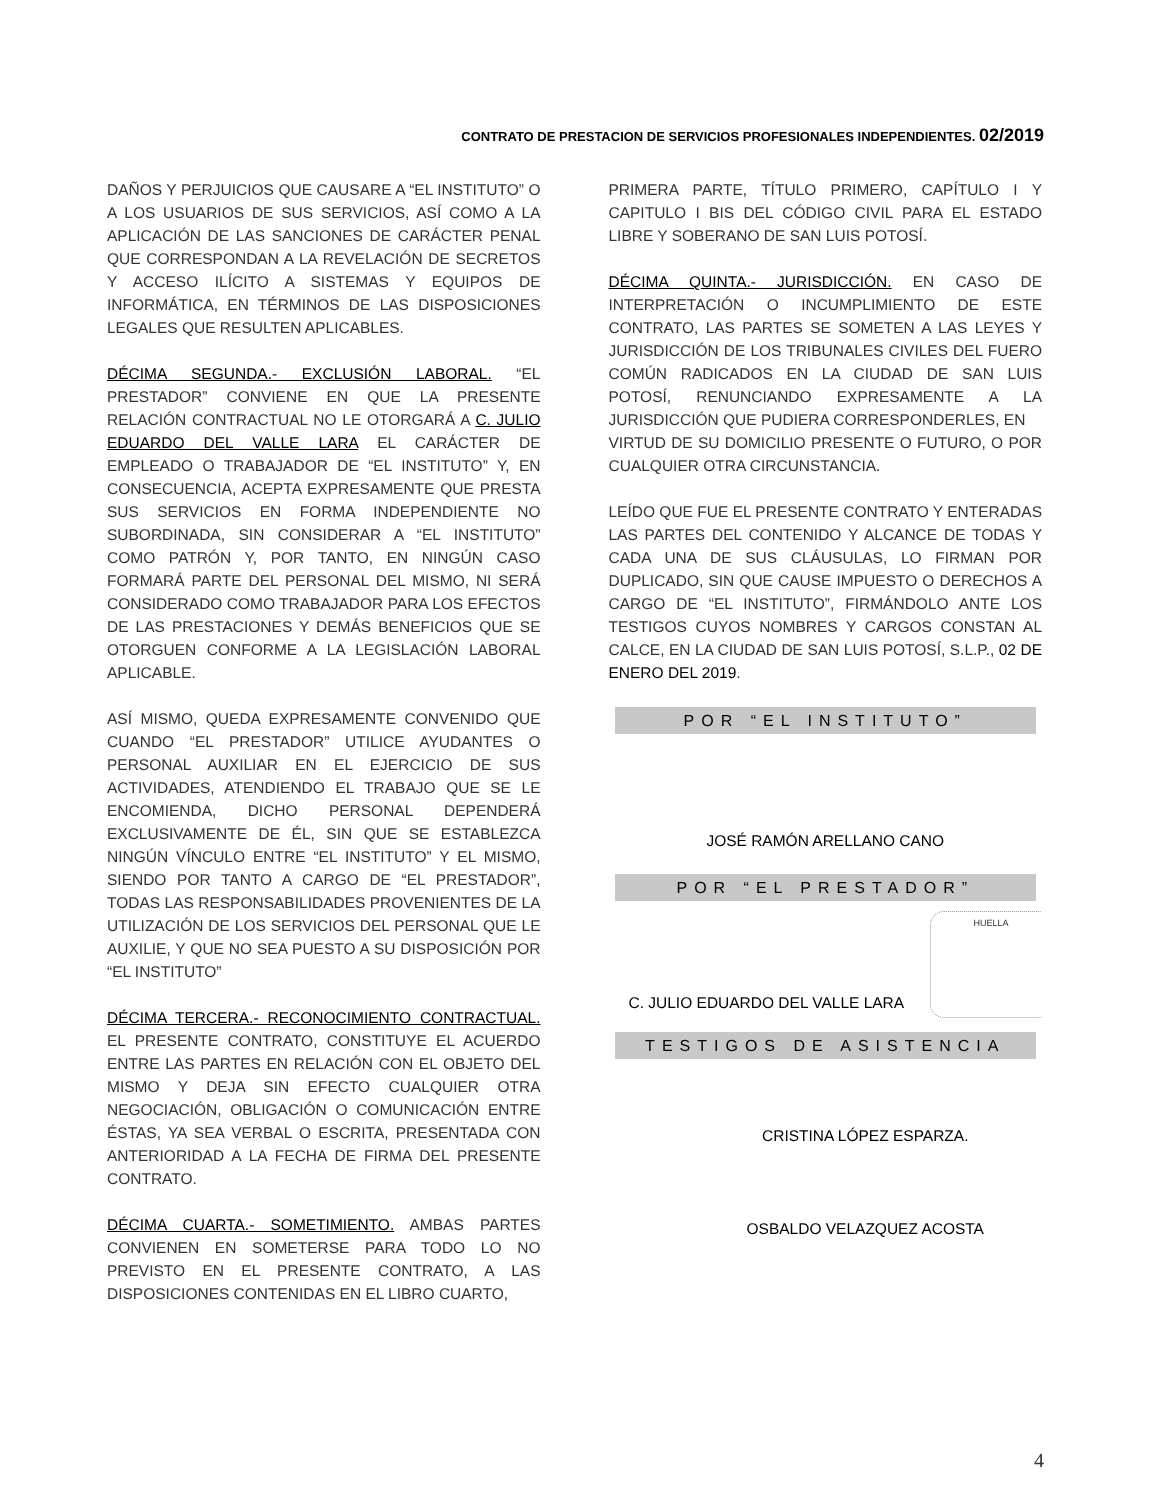CONTRATO DE PRESTACION DE SERVICIOS PROFESIONALES INDEPENDIENTES. 02/2019
DAÑOS Y PERJUICIOS QUE CAUSARE A “EL INSTITUTO” O A LOS USUARIOS DE SUS SERVICIOS, ASÍ COMO A LA APLICACIÓN DE LAS SANCIONES DE CARÁCTER PENAL QUE CORRESPONDAN A LA REVELACIÓN DE SECRETOS Y ACCESO ILÍCITO A SISTEMAS Y EQUIPOS DE INFORMÁTICA, EN TÉRMINOS DE LAS DISPOSICIONES LEGALES QUE RESULTEN APLICABLES.
DÉCIMA SEGUNDA.- EXCLUSIÓN LABORAL. “EL PRESTADOR” CONVIENE EN QUE LA PRESENTE RELACIÓN CONTRACTUAL NO LE OTORGARÁ A C. JULIO EDUARDO DEL VALLE LARA EL CARÁCTER DE EMPLEADO O TRABAJADOR DE “EL INSTITUTO” Y, EN CONSECUENCIA, ACEPTA EXPRESAMENTE QUE PRESTA SUS SERVICIOS EN FORMA INDEPENDIENTE NO SUBORDINADA, SIN CONSIDERAR A “EL INSTITUTO” COMO PATRÓN Y, POR TANTO, EN NINGÚN CASO FORMARÁ PARTE DEL PERSONAL DEL MISMO, NI SERÁ CONSIDERADO COMO TRABAJADOR PARA LOS EFECTOS DE LAS PRESTACIONES Y DEMÁS BENEFICIOS QUE SE OTORGUEN CONFORME A LA LEGISLACIÓN LABORAL APLICABLE.
ASÍ MISMO, QUEDA EXPRESAMENTE CONVENIDO QUE CUANDO “EL PRESTADOR” UTILICE AYUDANTES O PERSONAL AUXILIAR EN EL EJERCICIO DE SUS ACTIVIDADES, ATENDIENDO EL TRABAJO QUE SE LE ENCOMIENDA, DICHO PERSONAL DEPENDERÁ EXCLUSIVAMENTE DE ÉL, SIN QUE SE ESTABLEZCA NINGÚN VÍNCULO ENTRE “EL INSTITUTO” Y EL MISMO, SIENDO POR TANTO A CARGO DE “EL PRESTADOR”, TODAS LAS RESPONSABILIDADES PROVENIENTES DE LA UTILIZACIÓN DE LOS SERVICIOS DEL PERSONAL QUE LE AUXILIE, Y QUE NO SEA PUESTO A SU DISPOSICIÓN POR “EL INSTITUTO”
DÉCIMA TERCERA.- RECONOCIMIENTO CONTRACTUAL. EL PRESENTE CONTRATO, CONSTITUYE EL ACUERDO ENTRE LAS PARTES EN RELACIÓN CON EL OBJETO DEL MISMO Y DEJA SIN EFECTO CUALQUIER OTRA NEGOCIACIÓN, OBLIGACIÓN O COMUNICACIÓN ENTRE ÉSTAS, YA SEA VERBAL O ESCRITA, PRESENTADA CON ANTERIORIDAD A LA FECHA DE FIRMA DEL PRESENTE CONTRATO.
DÉCIMA CUARTA.- SOMETIMIENTO. AMBAS PARTES CONVIENEN EN SOMETERSE PARA TODO LO NO PREVISTO EN EL PRESENTE CONTRATO, A LAS DISPOSICIONES CONTENIDAS EN EL LIBRO CUARTO,
PRIMERA PARTE, TÍTULO PRIMERO, CAPÍTULO I Y CAPITULO I BIS DEL CÓDIGO CIVIL PARA EL ESTADO LIBRE Y SOBERANO DE SAN LUIS POTOSÍ.
DÉCIMA QUINTA.- JURISDICCIÓN. EN CASO DE INTERPRETACIÓN O INCUMPLIMIENTO DE ESTE CONTRATO, LAS PARTES SE SOMETEN A LAS LEYES Y JURISDICCIÓN DE LOS TRIBUNALES CIVILES DEL FUERO COMÚN RADICADOS EN LA CIUDAD DE SAN LUIS POTOSÍ, RENUNCIANDO EXPRESAMENTE A LA JURISDICCIÓN QUE PUDIERA CORRESPONDERLES, EN
VIRTUD DE SU DOMICILIO PRESENTE O FUTURO, O POR CUALQUIER OTRA CIRCUNSTANCIA.
LEÍDO QUE FUE EL PRESENTE CONTRATO Y ENTERADAS LAS PARTES DEL CONTENIDO Y ALCANCE DE TODAS Y CADA UNA DE SUS CLÁUSULAS, LO FIRMAN POR DUPLICADO, SIN QUE CAUSE IMPUESTO O DERECHOS A CARGO DE “EL INSTITUTO”, FIRMÁNDOLO ANTE LOS TESTIGOS CUYOS NOMBRES Y CARGOS CONSTAN AL CALCE, EN LA CIUDAD DE SAN LUIS POTOSÍ, S.L.P., 02 DE ENERO DEL 2019.
POR “EL INSTITUTO”
JOSÉ RAMÓN ARELLANO CANO
POR “EL PRESTADOR”
HUELLA
C. JULIO EDUARDO DEL VALLE LARA
TESTIGOS DE ASISTENCIA
CRISTINA LÓPEZ ESPARZA.
OSBALDO VELAZQUEZ ACOSTA
4